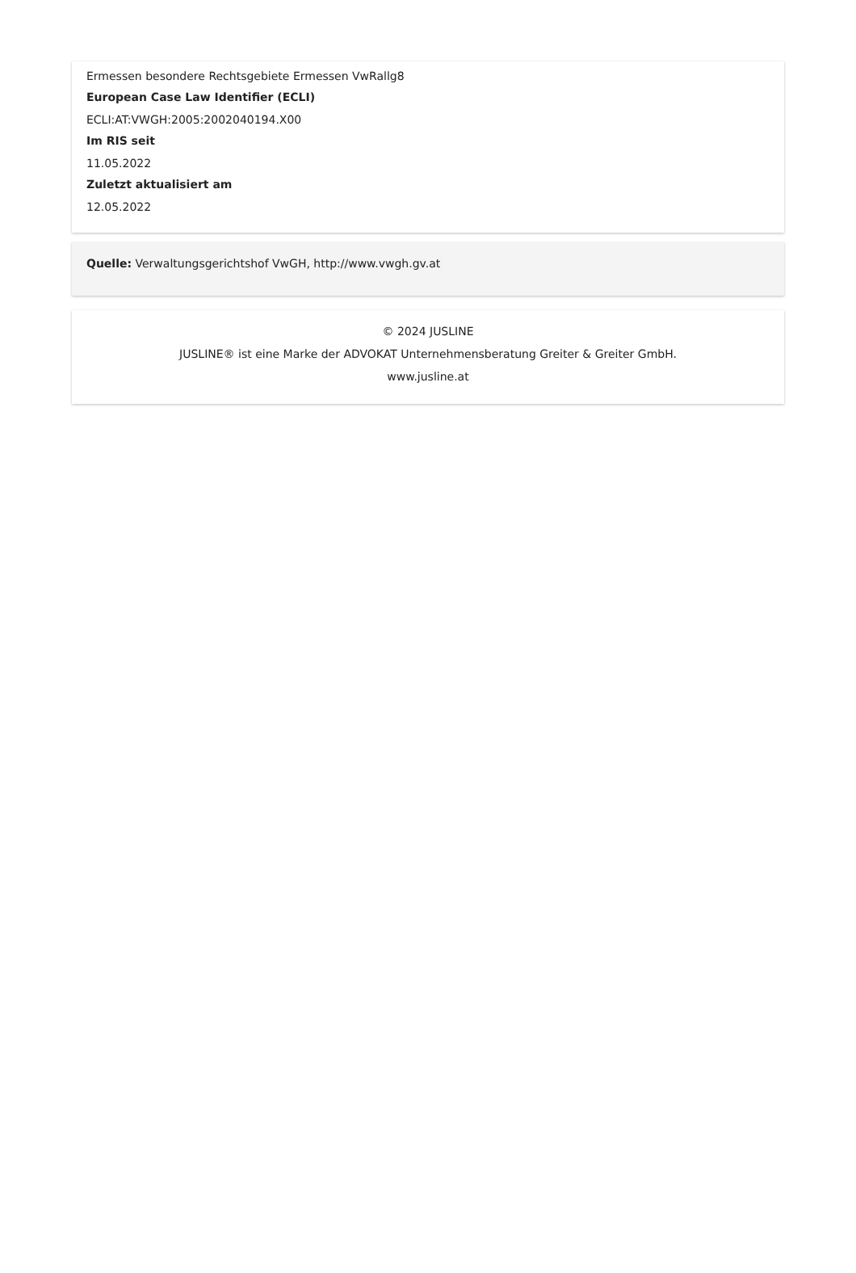Ermessen besondere Rechtsgebiete Ermessen VwRallg8
European Case Law Identifier (ECLI)
ECLI:AT:VWGH:2005:2002040194.X00
Im RIS seit
11.05.2022
Zuletzt aktualisiert am
12.05.2022
Quelle: Verwaltungsgerichtshof VwGH, http://www.vwgh.gv.at
© 2024 JUSLINE
JUSLINE® ist eine Marke der ADVOKAT Unternehmensberatung Greiter & Greiter GmbH.
www.jusline.at